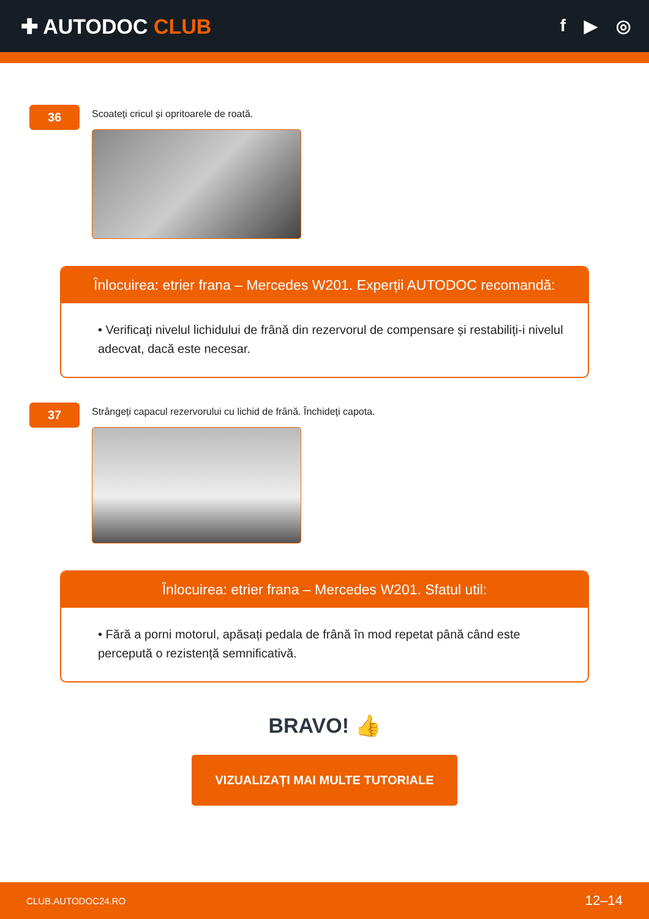✚ AUTODOC CLUB
f ▶ ◎
36
Scoateți cricul și opritoarele de roată.
Înlocuirea: etrier frana – Mercedes W201. Experții AUTODOC recomandă:
• Verificați nivelul lichidului de frână din rezervorul de compensare și restabiliți-i nivelul adecvat, dacă este necesar.
37
Strângeți capacul rezervorului cu lichid de frână. Închideți capota.
Înlocuirea: etrier frana – Mercedes W201. Sfatul util:
• Fără a porni motorul, apăsați pedala de frână în mod repetat până când este percepută o rezistență semnificativă.
BRAVO! 👍
VIZUALIZAȚI MAI MULTE TUTORIALE
CLUB.AUTODOC24.RO 12–14